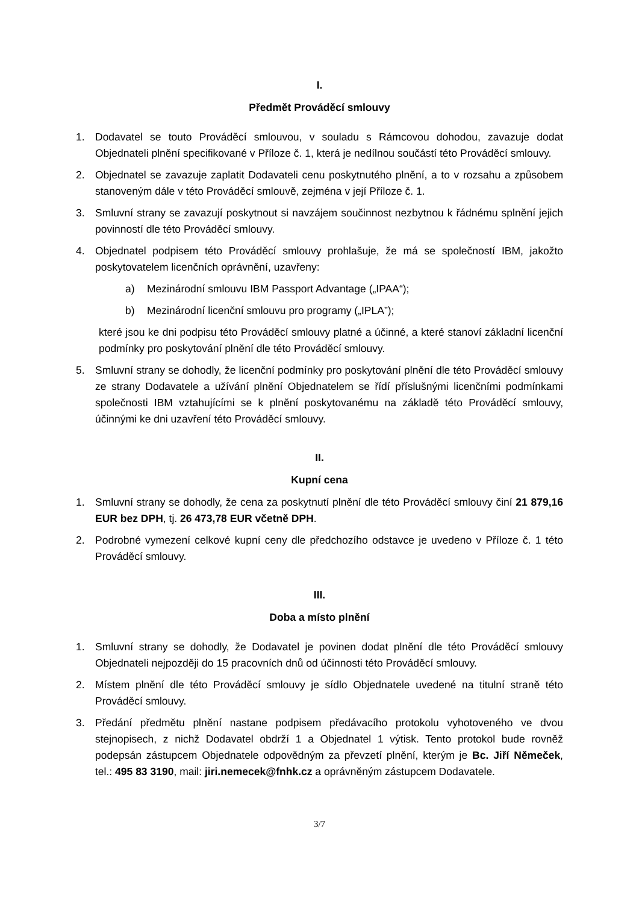I.
Předmět Prováděcí smlouvy
1. Dodavatel se touto Prováděcí smlouvou, v souladu s Rámcovou dohodou, zavazuje dodat Objednateli plnění specifikované v Příloze č. 1, která je nedílnou součástí této Prováděcí smlouvy.
2. Objednatel se zavazuje zaplatit Dodavateli cenu poskytnutého plnění, a to v rozsahu a způsobem stanoveným dále v této Prováděcí smlouvě, zejména v její Příloze č. 1.
3. Smluvní strany se zavazují poskytnout si navzájem součinnost nezbytnou k řádnému splnění jejich povinností dle této Prováděcí smlouvy.
4. Objednatel podpisem této Prováděcí smlouvy prohlašuje, že má se společností IBM, jakožto poskytovatelem licenčních oprávnění, uzavřeny:
a) Mezinárodní smlouvu IBM Passport Advantage („IPAA“);
b) Mezinárodní licenční smlouvu pro programy („IPLA”);
které jsou ke dni podpisu této Prováděcí smlouvy platné a účinné, a které stanoví základní licenční podmínky pro poskytování plnění dle této Prováděcí smlouvy.
5. Smluvní strany se dohodly, že licenční podmínky pro poskytování plnění dle této Prováděcí smlouvy ze strany Dodavatele a užívání plnění Objednatelem se řídí příslušnými licenčními podmínkami společnosti IBM vztahujícími se k plnění poskytovanému na základě této Prováděcí smlouvy, účinnými ke dni uzavření této Prováděcí smlouvy.
II.
Kupní cena
1. Smluvní strany se dohodly, že cena za poskytnutí plnění dle této Prováděcí smlouvy činí 21 879,16 EUR bez DPH, tj. 26 473,78 EUR včetně DPH.
2. Podrobné vymezení celkové kupní ceny dle předchozího odstavce je uvedeno v Příloze č. 1 této Prováděcí smlouvy.
III.
Doba a místo plnění
1. Smluvní strany se dohodly, že Dodavatel je povinen dodat plnění dle této Prováděcí smlouvy Objednateli nejpozději do 15 pracovních dnů od účinnosti této Prováděcí smlouvy.
2. Místem plnění dle této Prováděcí smlouvy je sídlo Objednatele uvedené na titulní straně této Prováděcí smlouvy.
3. Předání předmětu plnění nastane podpisem předávacího protokolu vyhotoveného ve dvou stejnopisech, z nichž Dodavatel obdrží 1 a Objednatel 1 výtisk. Tento protokol bude rovněž podepsán zástupcem Objednatele odpovědným za převzetí plnění, kterým je Bc. Jiří Němeček, tel.: 495 83 3190, mail: jiri.nemecek@fnhk.cz a oprávněným zástupcem Dodavatele.
3/7